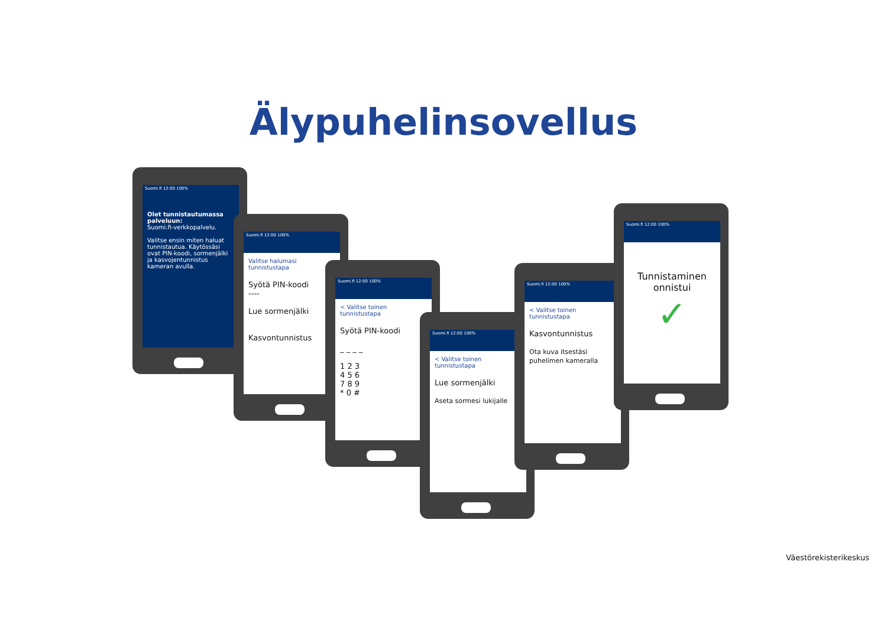Älypuhelinsovellus
Suomi.fi 12:00 100%
Olet tunnistautumassa palveluun:
Suomi.fi-verkkopalvelu.
Valitse ensin miten haluat tunnistautua. Käytössäsi ovat PIN-koodi, sormenjälki ja kasvojentunnistus kameran avulla.
Suomi.fi 12:00 100%
Valitse halumasi tunnistustapa
Syötä PIN-koodi
----
Lue sormenjälki
Kasvontunnistus
Suomi.fi 12:00 100%
< Valitse toinen tunnistustapa
Syötä PIN-koodi
_ _ _ _
1 2 3
4 5 6
7 8 9
* 0 #
Suomi.fi 12:00 100%
< Valitse toinen tunnistustapa
Lue sormenjälki
Aseta sormesi lukijalle
Suomi.fi 12:00 100%
< Valitse toinen tunnistustapa
Kasvontunnistus
Ota kuva itsestäsi puhelimen kameralla
Suomi.fi 12:00 100%
Tunnistaminen onnistui
✓
Väestörekisterikeskus